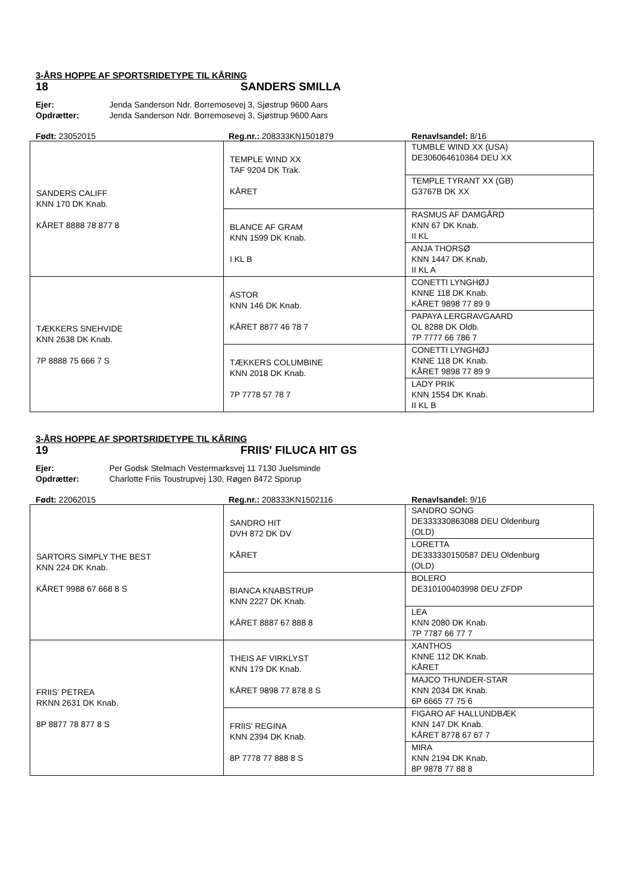3-ÅRS HOPPE AF SPORTSRIDETYPE TIL KÅRING
18 SANDERS SMILLA
Ejer: Jenda Sanderson Ndr. Borremosevej 3, Sjøstrup 9600 Aars
Opdrætter: Jenda Sanderson Ndr. Borremosevej 3, Sjøstrup 9600 Aars
Født: 23052015 Reg.nr.: 208333KN1501879 Renavlsandel: 8/16
| SANDERS CALIFF KNN 170 DK Knab. KÅRET 8888 78 877 8 | TEMPLE WIND XX TAF 9204 DK Trak. KÅRET | TUMBLE WIND XX (USA) DE306064610364 DEU XX |
| | | TEMPLE TYRANT XX (GB) G3767B DK XX |
| | BLANCE AF GRAM KNN 1599 DK Knab. I KL B | RASMUS AF DAMGÅRD KNN 67 DK Knab. II KL |
| | | ANJA THORSØ KNN 1447 DK Knab. II KL A |
| TÆKKERS SNEHVIDE KNN 2638 DK Knab. 7P 8888 75 666 7 S | ASTOR KNN 146 DK Knab. KÅRET 8877 46 78 7 | CONETTI LYNGHØJ KNNE 118 DK Knab. KÅRET 9898 77 89 9 |
| | | PAPAYA LERGRAVGAARD OL 8288 DK Oldb. 7P 7777 66 786 7 |
| | TÆKKERS COLUMBINE KNN 2018 DK Knab. 7P 7778 57 78 7 | CONETTI LYNGHØJ KNNE 118 DK Knab. KÅRET 9898 77 89 9 |
| | | LADY PRIK KNN 1554 DK Knab. II KL B |
3-ÅRS HOPPE AF SPORTSRIDETYPE TIL KÅRING
19 FRIIS' FILUCA HIT GS
Ejer: Per Godsk Stelmach Vestermarksvej 11 7130 Juelsminde
Opdrætter: Charlotte Friis Toustrupvej 130, Røgen 8472 Sporup
Født: 22062015 Reg.nr.: 208333KN1502116 Renavlsandel: 9/16
| SARTORS SIMPLY THE BEST KNN 224 DK Knab. KÅRET 9988 67 668 8 S | SANDRO HIT DVH 872 DK DV KÅRET | SANDRO SONG DE333330863088 DEU Oldenburg (OLD) |
| | | LORETTA DE333330150587 DEU Oldenburg (OLD) |
| | BIANCA KNABSTRUP KNN 2227 DK Knab. KÅRET 8887 67 888 8 | BOLERO DE310100403998 DEU ZFDP |
| | | LEA KNN 2080 DK Knab. 7P 7787 66 77 7 |
| FRIIS' PETREA RKNN 2631 DK Knab. 8P 8877 78 877 8 S | THEIS AF VIRKLYST KNN 179 DK Knab. KÅRET 9898 77 878 8 S | XANTHOS KNNE 112 DK Knab. KÅRET |
| | | MAJCO THUNDER-STAR KNN 2034 DK Knab. 6P 6665 77 75 6 |
| | FRIIS' REGINA KNN 2394 DK Knab. 8P 7778 77 888 8 S | FIGARO AF HALLUNDBÆK KNN 147 DK Knab. KÅRET 8778 67 67 7 |
| | | MIRA KNN 2194 DK Knab. 8P 9878 77 88 8 |